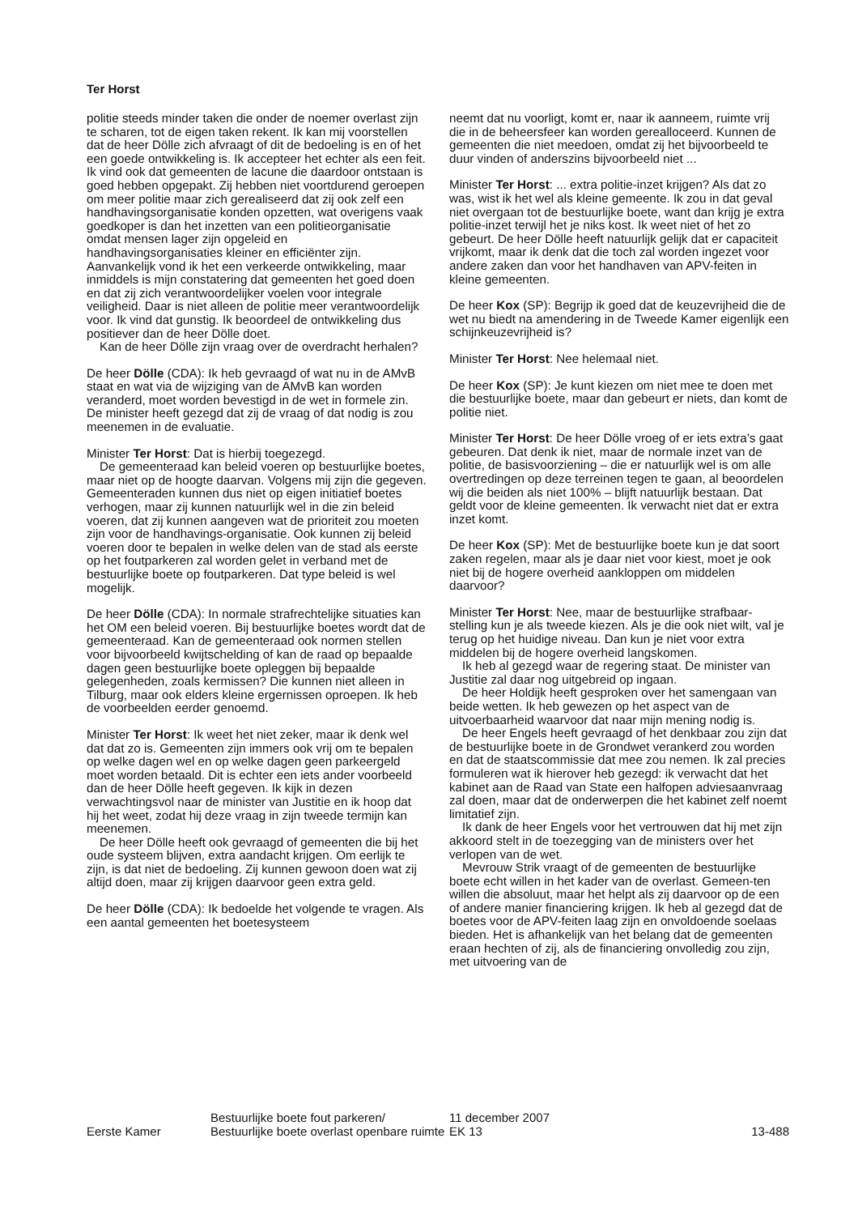Ter Horst
politie steeds minder taken die onder de noemer overlast zijn te scharen, tot de eigen taken rekent. Ik kan mij voorstellen dat de heer Dölle zich afvraagt of dit de bedoeling is en of het een goede ontwikkeling is. Ik accepteer het echter als een feit. Ik vind ook dat gemeenten de lacune die daardoor ontstaan is goed hebben opgepakt. Zij hebben niet voortdurend geroepen om meer politie maar zich gerealiseerd dat zij ook zelf een handhavingsorganisatie konden opzetten, wat overigens vaak goedkoper is dan het inzetten van een politieorganisatie omdat mensen lager zijn opgeleid en handhavingsorganisaties kleiner en efficiënter zijn. Aanvankelijk vond ik het een verkeerde ontwikkeling, maar inmiddels is mijn constatering dat gemeenten het goed doen en dat zij zich verantwoordelijker voelen voor integrale veiligheid. Daar is niet alleen de politie meer verantwoordelijk voor. Ik vind dat gunstig. Ik beoordeel de ontwikkeling dus positiever dan de heer Dölle doet.
Kan de heer Dölle zijn vraag over de overdracht herhalen?
De heer Dölle (CDA): Ik heb gevraagd of wat nu in de AMvB staat en wat via de wijziging van de AMvB kan worden veranderd, moet worden bevestigd in de wet in formele zin. De minister heeft gezegd dat zij de vraag of dat nodig is zou meenemen in de evaluatie.
Minister Ter Horst: Dat is hierbij toegezegd.
De gemeenteraad kan beleid voeren op bestuurlijke boetes, maar niet op de hoogte daarvan. Volgens mij zijn die gegeven. Gemeenteraden kunnen dus niet op eigen initiatief boetes verhogen, maar zij kunnen natuurlijk wel in die zin beleid voeren, dat zij kunnen aangeven wat de prioriteit zou moeten zijn voor de handhavings-organisatie. Ook kunnen zij beleid voeren door te bepalen in welke delen van de stad als eerste op het foutparkeren zal worden gelet in verband met de bestuurlijke boete op foutparkeren. Dat type beleid is wel mogelijk.
De heer Dölle (CDA): In normale strafrechtelijke situaties kan het OM een beleid voeren. Bij bestuurlijke boetes wordt dat de gemeenteraad. Kan de gemeenteraad ook normen stellen voor bijvoorbeeld kwijtschelding of kan de raad op bepaalde dagen geen bestuurlijke boete opleggen bij bepaalde gelegenheden, zoals kermissen? Die kunnen niet alleen in Tilburg, maar ook elders kleine ergernissen oproepen. Ik heb de voorbeelden eerder genoemd.
Minister Ter Horst: Ik weet het niet zeker, maar ik denk wel dat dat zo is. Gemeenten zijn immers ook vrij om te bepalen op welke dagen wel en op welke dagen geen parkeergeld moet worden betaald. Dit is echter een iets ander voorbeeld dan de heer Dölle heeft gegeven. Ik kijk in dezen verwachtingsvol naar de minister van Justitie en ik hoop dat hij het weet, zodat hij deze vraag in zijn tweede termijn kan meenemen.
De heer Dölle heeft ook gevraagd of gemeenten die bij het oude systeem blijven, extra aandacht krijgen. Om eerlijk te zijn, is dat niet de bedoeling. Zij kunnen gewoon doen wat zij altijd doen, maar zij krijgen daarvoor geen extra geld.
De heer Dölle (CDA): Ik bedoelde het volgende te vragen. Als een aantal gemeenten het boetesysteem
neemt dat nu voorligt, komt er, naar ik aanneem, ruimte vrij die in de beheersfeer kan worden gerealloceerd. Kunnen de gemeenten die niet meedoen, omdat zij het bijvoorbeeld te duur vinden of anderszins bijvoorbeeld niet ...
Minister Ter Horst: ... extra politie-inzet krijgen? Als dat zo was, wist ik het wel als kleine gemeente. Ik zou in dat geval niet overgaan tot de bestuurlijke boete, want dan krijg je extra politie-inzet terwijl het je niks kost. Ik weet niet of het zo gebeurt. De heer Dölle heeft natuurlijk gelijk dat er capaciteit vrijkomt, maar ik denk dat die toch zal worden ingezet voor andere zaken dan voor het handhaven van APV-feiten in kleine gemeenten.
De heer Kox (SP): Begrijp ik goed dat de keuzevrijheid die de wet nu biedt na amendering in de Tweede Kamer eigenlijk een schijnkeuzevrijheid is?
Minister Ter Horst: Nee helemaal niet.
De heer Kox (SP): Je kunt kiezen om niet mee te doen met die bestuurlijke boete, maar dan gebeurt er niets, dan komt de politie niet.
Minister Ter Horst: De heer Dölle vroeg of er iets extra’s gaat gebeuren. Dat denk ik niet, maar de normale inzet van de politie, de basisvoorziening – die er natuurlijk wel is om alle overtredingen op deze terreinen tegen te gaan, al beoordelen wij die beiden als niet 100% – blijft natuurlijk bestaan. Dat geldt voor de kleine gemeenten. Ik verwacht niet dat er extra inzet komt.
De heer Kox (SP): Met de bestuurlijke boete kun je dat soort zaken regelen, maar als je daar niet voor kiest, moet je ook niet bij de hogere overheid aankloppen om middelen daarvoor?
Minister Ter Horst: Nee, maar de bestuurlijke strafbaar-stelling kun je als tweede kiezen. Als je die ook niet wilt, val je terug op het huidige niveau. Dan kun je niet voor extra middelen bij de hogere overheid langskomen.
Ik heb al gezegd waar de regering staat. De minister van Justitie zal daar nog uitgebreid op ingaan.
De heer Holdijk heeft gesproken over het samengaan van beide wetten. Ik heb gewezen op het aspect van de uitvoerbaarheid waarvoor dat naar mijn mening nodig is.
De heer Engels heeft gevraagd of het denkbaar zou zijn dat de bestuurlijke boete in de Grondwet verankerd zou worden en dat de staatscommissie dat mee zou nemen. Ik zal precies formuleren wat ik hierover heb gezegd: ik verwacht dat het kabinet aan de Raad van State een halfopen adviesaanvraag zal doen, maar dat de onderwerpen die het kabinet zelf noemt limitatief zijn.
Ik dank de heer Engels voor het vertrouwen dat hij met zijn akkoord stelt in de toezegging van de ministers over het verlopen van de wet.
Mevrouw Strik vraagt of de gemeenten de bestuurlijke boete echt willen in het kader van de overlast. Gemeen-ten willen die absoluut, maar het helpt als zij daarvoor op de een of andere manier financiering krijgen. Ik heb al gezegd dat de boetes voor de APV-feiten laag zijn en onvoldoende soelaas bieden. Het is afhankelijk van het belang dat de gemeenten eraan hechten of zij, als de financiering onvolledig zou zijn, met uitvoering van de
Eerste Kamer
Bestuurlijke boete fout parkeren/ Bestuurlijke boete overlast openbare ruimte
11 december 2007
EK 13
13-488